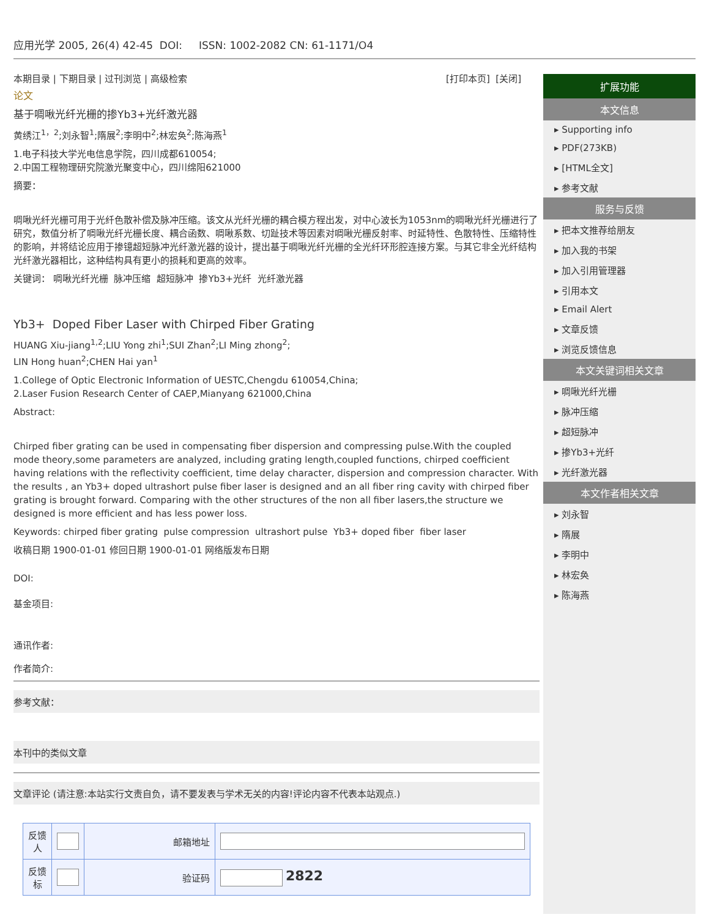应用光学 2005, 26(4) 42-45 DOI: ISSN: 1002-2082 CN: 61-1171/O4
本期目录 | 下期目录 | 过刊浏览 | 高级检索 [打印本页] [关闭]
论文
基于啁啾光纤光栅的掺Yb3+光纤激光器
黄绣江<sup>1，2</sup>;刘永智<sup>1</sup>;隋展<sup>2</sup>;李明中<sup>2</sup>;林宏奂<sup>2</sup>;陈海燕<sup>1</sup>
1.电子科技大学光电信息学院，四川成都610054;
2.中国工程物理研究院激光聚变中心，四川绵阳621000
摘要：
啁啾光纤光栅可用于光纤色散补偿及脉冲压缩。该文从光纤光栅的耦合模方程出发，对中心波长为1053nm的啁啾光纤光栅进行了研究，数值分析了啁啾光纤光栅长度、耦合函数、啁啾系数、切趾技术等因素对啁啾光栅反射率、时延特性、色散特性、压缩特性的影响，并将结论应用于掺镱超短脉冲光纤激光器的设计，提出基于啁啾光纤光栅的全光纤环形腔连接方案。与其它非全光纤结构光纤激光器相比，这种结构具有更小的损耗和更高的效率。
关键词： 啁啾光纤光栅 脉冲压缩 超短脉冲 掺Yb3+光纤 光纤激光器
Yb3+ Doped Fiber Laser with Chirped Fiber Grating
HUANG Xiu-jiang<sup>1,2</sup>;LIU Yong zhi<sup>1</sup>;SUI Zhan<sup>2</sup>;LI Ming zhong<sup>2</sup>;
LIN Hong huan<sup>2</sup>;CHEN Hai yan<sup>1</sup>
1.College of Optic Electronic Information of UESTC,Chengdu 610054,China;
2.Laser Fusion Research Center of CAEP,Mianyang 621000,China
Abstract:
Chirped fiber grating can be used in compensating fiber dispersion and compressing pulse.With the coupled mode theory,some parameters are analyzed, including grating length,coupled functions, chirped coefficient having relations with the reflectivity coefficient, time delay character, dispersion and compression character. With the results , an Yb3+ doped ultrashort pulse fiber laser is designed and an all fiber ring cavity with chirped fiber grating is brought forward. Comparing with the other structures of the non all fiber lasers,the structure we designed is more efficient and has less power loss.
Keywords: chirped fiber grating pulse compression ultrashort pulse Yb3+ doped fiber fiber laser
收稿日期 1900-01-01 修回日期 1900-01-01 网络版发布日期
DOI:
基金项目:
通讯作者:
作者简介:
参考文献：
本刊中的类似文章
文章评论 (请注意:本站实行文责自负，请不要发表与学术无关的内容!评论内容不代表本站观点.)
| 反馈人 | | 邮箱地址 | |
| 反馈标 | | 验证码 | 2822 |
扩展功能
本文信息
▸ Supporting info
▸ PDF(273KB)
▸ [HTML全文]
▸ 参考文献
服务与反馈
▸ 把本文推荐给朋友
▸ 加入我的书架
▸ 加入引用管理器
▸ 引用本文
▸ Email Alert
▸ 文章反馈
▸ 浏览反馈信息
本文关键词相关文章
▸ 啁啾光纤光栅
▸ 脉冲压缩
▸ 超短脉冲
▸ 掺Yb3+光纤
▸ 光纤激光器
本文作者相关文章
▸ 刘永智
▸ 隋展
▸ 李明中
▸ 林宏奂
▸ 陈海燕